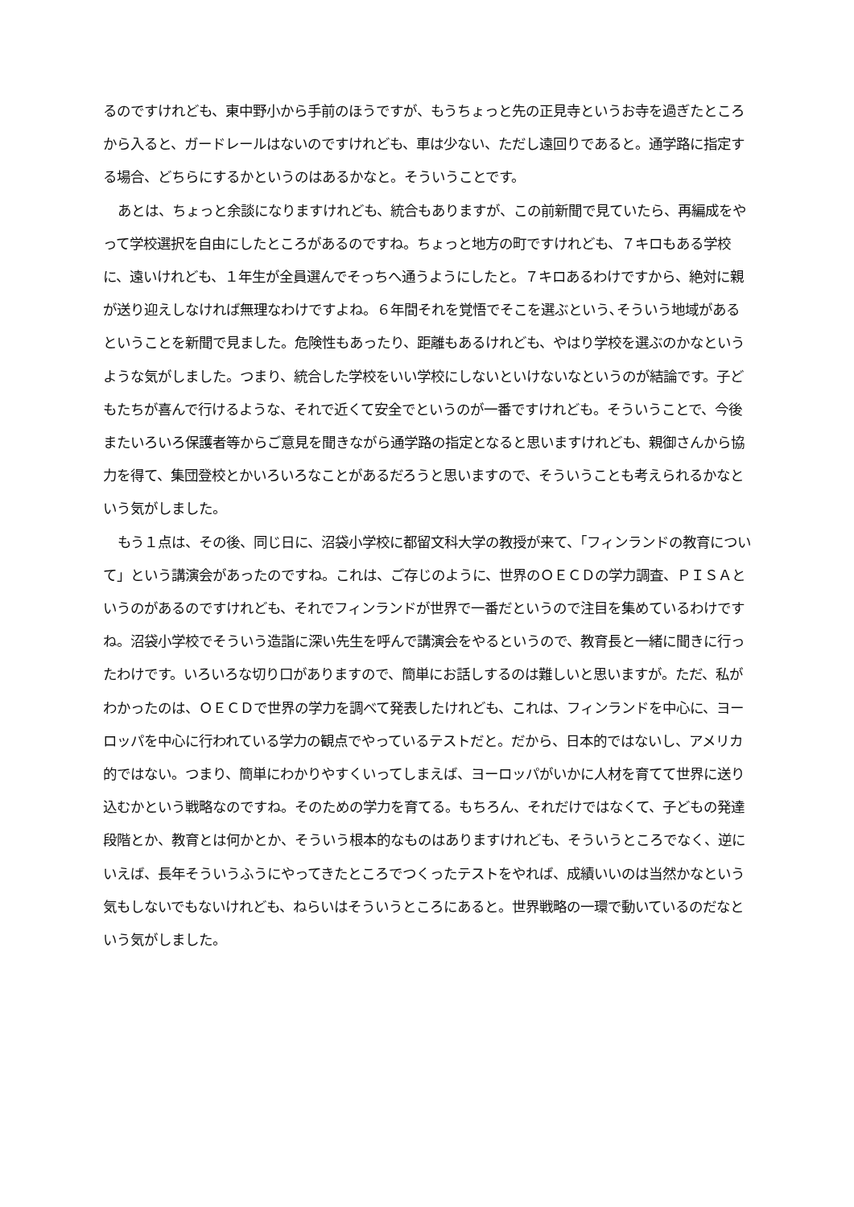るのですけれども、東中野小から手前のほうですが、もうちょっと先の正見寺というお寺を過ぎたところから入ると、ガードレールはないのですけれども、車は少ない、ただし遠回りであると。通学路に指定する場合、どちらにするかというのはあるかなと。そういうことです。
あとは、ちょっと余談になりますけれども、統合もありますが、この前新聞で見ていたら、再編成をやって学校選択を自由にしたところがあるのですね。ちょっと地方の町ですけれども、７キロもある学校に、遠いけれども、１年生が全員選んでそっちへ通うようにしたと。７キロあるわけですから、絶対に親が送り迎えしなければ無理なわけですよね。６年間それを覚悟でそこを選ぶという､そういう地域があるということを新聞で見ました。危険性もあったり、距離もあるけれども、やはり学校を選ぶのかなというような気がしました。つまり、統合した学校をいい学校にしないといけないなというのが結論です。子どもたちが喜んで行けるような、それで近くて安全でというのが一番ですけれども。そういうことで、今後またいろいろ保護者等からご意見を聞きながら通学路の指定となると思いますけれども、親御さんから協力を得て、集団登校とかいろいろなことがあるだろうと思いますので、そういうことも考えられるかなという気がしました。
もう１点は、その後、同じ日に、沼袋小学校に都留文科大学の教授が来て、「フィンランドの教育について」という講演会があったのですね。これは、ご存じのように、世界のＯＥＣＤの学力調査、ＰＩＳＡというのがあるのですけれども、それでフィンランドが世界で一番だというので注目を集めているわけですね。沼袋小学校でそういう造詣に深い先生を呼んで講演会をやるというので、教育長と一緒に聞きに行ったわけです。いろいろな切り口がありますので、簡単にお話しするのは難しいと思いますが。ただ、私がわかったのは、ＯＥＣＤで世界の学力を調べて発表したけれども、これは、フィンランドを中心に、ヨーロッパを中心に行われている学力の観点でやっているテストだと。だから、日本的ではないし、アメリカ的ではない。つまり、簡単にわかりやすくいってしまえば、ヨーロッパがいかに人材を育てて世界に送り込むかという戦略なのですね。そのための学力を育てる。もちろん、それだけではなくて、子どもの発達段階とか、教育とは何かとか、そういう根本的なものはありますけれども、そういうところでなく、逆にいえば、長年そういうふうにやってきたところでつくったテストをやれば、成績いいのは当然かなという気もしないでもないけれども、ねらいはそういうところにあると。世界戦略の一環で動いているのだなという気がしました。